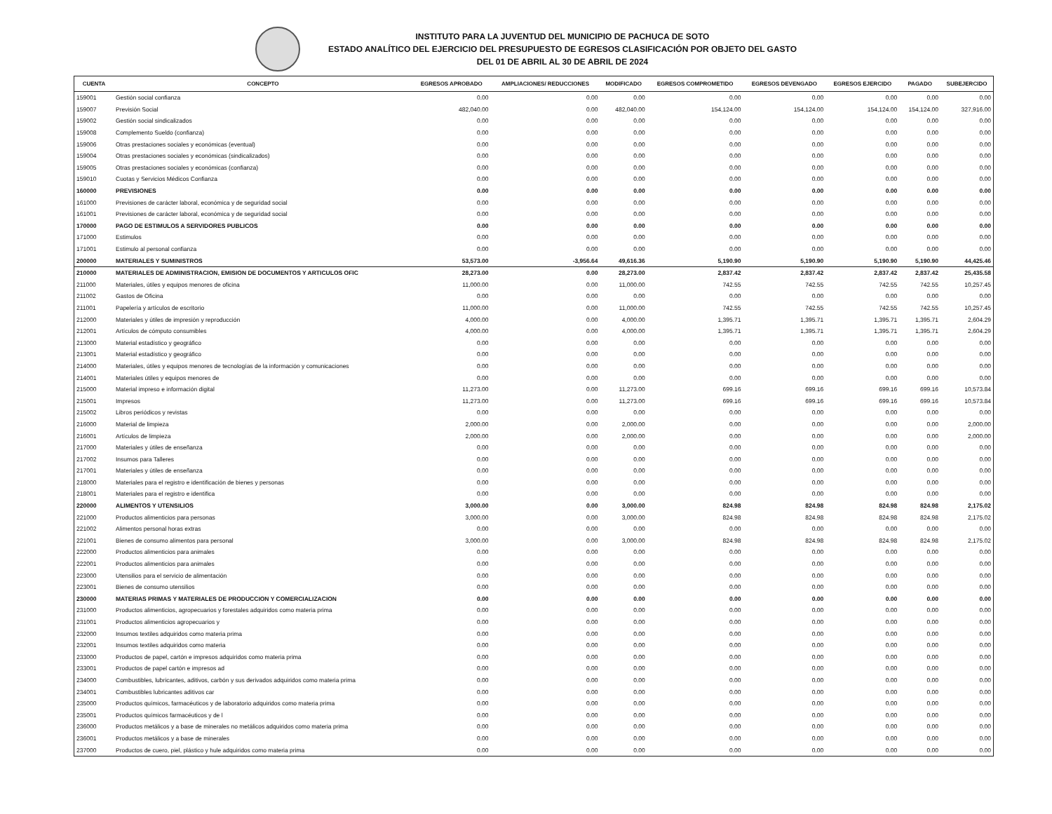INSTITUTO PARA LA JUVENTUD DEL MUNICIPIO DE PACHUCA DE SOTO
ESTADO ANALÍTICO DEL EJERCICIO DEL PRESUPUESTO DE EGRESOS CLASIFICACIÓN POR OBJETO DEL GASTO
DEL 01 DE ABRIL AL 30 DE ABRIL DE 2024
| CUENTA | CONCEPTO | EGRESOS APROBADO | AMPLIACIONES/ REDUCCIONES | MODIFICADO | EGRESOS COMPROMETIDO | EGRESOS DEVENGADO | EGRESOS EJERCIDO | PAGADO | SUBEJERCIDO |
| --- | --- | --- | --- | --- | --- | --- | --- | --- | --- |
| 159001 | Gestión social confianza | 0.00 | 0.00 | 0.00 | 0.00 | 0.00 | 0.00 | 0.00 | 0.00 |
| 159007 | Previsión Social | 482,040.00 | 0.00 | 482,040.00 | 154,124.00 | 154,124.00 | 154,124.00 | 154,124.00 | 327,916.00 |
| 159002 | Gestión social sindicalizados | 0.00 | 0.00 | 0.00 | 0.00 | 0.00 | 0.00 | 0.00 | 0.00 |
| 159008 | Complemento Sueldo (confianza) | 0.00 | 0.00 | 0.00 | 0.00 | 0.00 | 0.00 | 0.00 | 0.00 |
| 159006 | Otras prestaciones sociales y económicas (eventual) | 0.00 | 0.00 | 0.00 | 0.00 | 0.00 | 0.00 | 0.00 | 0.00 |
| 159004 | Otras prestaciones sociales y económicas (sindicalizados) | 0.00 | 0.00 | 0.00 | 0.00 | 0.00 | 0.00 | 0.00 | 0.00 |
| 159005 | Otras prestaciones sociales y económicas (confianza) | 0.00 | 0.00 | 0.00 | 0.00 | 0.00 | 0.00 | 0.00 | 0.00 |
| 159010 | Cuotas y Servicios Médicos Confianza | 0.00 | 0.00 | 0.00 | 0.00 | 0.00 | 0.00 | 0.00 | 0.00 |
| 160000 | PREVISIONES | 0.00 | 0.00 | 0.00 | 0.00 | 0.00 | 0.00 | 0.00 | 0.00 |
| 161000 | Previsiones de carácter laboral, económica y de seguridad social | 0.00 | 0.00 | 0.00 | 0.00 | 0.00 | 0.00 | 0.00 | 0.00 |
| 161001 | Previsiones de carácter laboral, económica y de seguridad social | 0.00 | 0.00 | 0.00 | 0.00 | 0.00 | 0.00 | 0.00 | 0.00 |
| 170000 | PAGO DE ESTIMULOS A SERVIDORES PUBLICOS | 0.00 | 0.00 | 0.00 | 0.00 | 0.00 | 0.00 | 0.00 | 0.00 |
| 171000 | Estimulos | 0.00 | 0.00 | 0.00 | 0.00 | 0.00 | 0.00 | 0.00 | 0.00 |
| 171001 | Estimulo al personal confianza | 0.00 | 0.00 | 0.00 | 0.00 | 0.00 | 0.00 | 0.00 | 0.00 |
| 200000 | MATERIALES Y SUMINISTROS | 53,573.00 | -3,956.64 | 49,616.36 | 5,190.90 | 5,190.90 | 5,190.90 | 5,190.90 | 44,425.46 |
| 210000 | MATERIALES DE ADMINISTRACION, EMISION DE DOCUMENTOS Y ARTICULOS OFIC | 28,273.00 | 0.00 | 28,273.00 | 2,837.42 | 2,837.42 | 2,837.42 | 2,837.42 | 25,435.58 |
| 211000 | Materiales, útiles y equipos menores de oficina | 11,000.00 | 0.00 | 11,000.00 | 742.55 | 742.55 | 742.55 | 742.55 | 10,257.45 |
| 211002 | Gastos de Oficina | 0.00 | 0.00 | 0.00 | 0.00 | 0.00 | 0.00 | 0.00 | 0.00 |
| 211001 | Papelería y artículos de escritorio | 11,000.00 | 0.00 | 11,000.00 | 742.55 | 742.55 | 742.55 | 742.55 | 10,257.45 |
| 212000 | Materiales y útiles de impresión y reproducción | 4,000.00 | 0.00 | 4,000.00 | 1,395.71 | 1,395.71 | 1,395.71 | 1,395.71 | 2,604.29 |
| 212001 | Artículos de cómputo consumibles | 4,000.00 | 0.00 | 4,000.00 | 1,395.71 | 1,395.71 | 1,395.71 | 1,395.71 | 2,604.29 |
| 213000 | Material estadístico y geográfico | 0.00 | 0.00 | 0.00 | 0.00 | 0.00 | 0.00 | 0.00 | 0.00 |
| 213001 | Material estadístico y geográfico | 0.00 | 0.00 | 0.00 | 0.00 | 0.00 | 0.00 | 0.00 | 0.00 |
| 214000 | Materiales, útiles y equipos menores de tecnologías de la información y comunicaciones | 0.00 | 0.00 | 0.00 | 0.00 | 0.00 | 0.00 | 0.00 | 0.00 |
| 214001 | Materiales útiles y equipos menores de | 0.00 | 0.00 | 0.00 | 0.00 | 0.00 | 0.00 | 0.00 | 0.00 |
| 215000 | Material impreso e información digital | 11,273.00 | 0.00 | 11,273.00 | 699.16 | 699.16 | 699.16 | 699.16 | 10,573.84 |
| 215001 | Impresos | 11,273.00 | 0.00 | 11,273.00 | 699.16 | 699.16 | 699.16 | 699.16 | 10,573.84 |
| 215002 | Libros periódicos y revistas | 0.00 | 0.00 | 0.00 | 0.00 | 0.00 | 0.00 | 0.00 | 0.00 |
| 216000 | Material de limpieza | 2,000.00 | 0.00 | 2,000.00 | 0.00 | 0.00 | 0.00 | 0.00 | 2,000.00 |
| 216001 | Artículos de limpieza | 2,000.00 | 0.00 | 2,000.00 | 0.00 | 0.00 | 0.00 | 0.00 | 2,000.00 |
| 217000 | Materiales y útiles de enseñanza | 0.00 | 0.00 | 0.00 | 0.00 | 0.00 | 0.00 | 0.00 | 0.00 |
| 217002 | Insumos para Talleres | 0.00 | 0.00 | 0.00 | 0.00 | 0.00 | 0.00 | 0.00 | 0.00 |
| 217001 | Materiales y útiles de enseñanza | 0.00 | 0.00 | 0.00 | 0.00 | 0.00 | 0.00 | 0.00 | 0.00 |
| 218000 | Materiales para el registro e identificación de bienes y personas | 0.00 | 0.00 | 0.00 | 0.00 | 0.00 | 0.00 | 0.00 | 0.00 |
| 218001 | Materiales para el registro e identifica | 0.00 | 0.00 | 0.00 | 0.00 | 0.00 | 0.00 | 0.00 | 0.00 |
| 220000 | ALIMENTOS Y UTENSILIOS | 3,000.00 | 0.00 | 3,000.00 | 824.98 | 824.98 | 824.98 | 824.98 | 2,175.02 |
| 221000 | Productos alimenticios para personas | 3,000.00 | 0.00 | 3,000.00 | 824.98 | 824.98 | 824.98 | 824.98 | 2,175.02 |
| 221002 | Alimentos personal horas extras | 0.00 | 0.00 | 0.00 | 0.00 | 0.00 | 0.00 | 0.00 | 0.00 |
| 221001 | Bienes de consumo alimentos para personal | 3,000.00 | 0.00 | 3,000.00 | 824.98 | 824.98 | 824.98 | 824.98 | 2,175.02 |
| 222000 | Productos alimenticios para animales | 0.00 | 0.00 | 0.00 | 0.00 | 0.00 | 0.00 | 0.00 | 0.00 |
| 222001 | Productos alimenticios para animales | 0.00 | 0.00 | 0.00 | 0.00 | 0.00 | 0.00 | 0.00 | 0.00 |
| 223000 | Utensilios para el servicio de alimentación | 0.00 | 0.00 | 0.00 | 0.00 | 0.00 | 0.00 | 0.00 | 0.00 |
| 223001 | Bienes de consumo utensilios | 0.00 | 0.00 | 0.00 | 0.00 | 0.00 | 0.00 | 0.00 | 0.00 |
| 230000 | MATERIAS PRIMAS Y MATERIALES DE PRODUCCION Y COMERCIALIZACION | 0.00 | 0.00 | 0.00 | 0.00 | 0.00 | 0.00 | 0.00 | 0.00 |
| 231000 | Productos alimenticios, agropecuarios y forestales adquiridos como materia prima | 0.00 | 0.00 | 0.00 | 0.00 | 0.00 | 0.00 | 0.00 | 0.00 |
| 231001 | Productos alimenticios agropecuarios y | 0.00 | 0.00 | 0.00 | 0.00 | 0.00 | 0.00 | 0.00 | 0.00 |
| 232000 | Insumos textiles adquiridos como materia prima | 0.00 | 0.00 | 0.00 | 0.00 | 0.00 | 0.00 | 0.00 | 0.00 |
| 232001 | Insumos textiles adquiridos como materia | 0.00 | 0.00 | 0.00 | 0.00 | 0.00 | 0.00 | 0.00 | 0.00 |
| 233000 | Productos de papel, cartón e impresos adquiridos como materia prima | 0.00 | 0.00 | 0.00 | 0.00 | 0.00 | 0.00 | 0.00 | 0.00 |
| 233001 | Productos de papel cartón e impresos ad | 0.00 | 0.00 | 0.00 | 0.00 | 0.00 | 0.00 | 0.00 | 0.00 |
| 234000 | Combustibles, lubricantes, aditivos, carbón y sus derivados adquiridos como materia prima | 0.00 | 0.00 | 0.00 | 0.00 | 0.00 | 0.00 | 0.00 | 0.00 |
| 234001 | Combustibles lubricantes aditivos car | 0.00 | 0.00 | 0.00 | 0.00 | 0.00 | 0.00 | 0.00 | 0.00 |
| 235000 | Productos químicos, farmacéuticos y de laboratorio adquiridos como materia prima | 0.00 | 0.00 | 0.00 | 0.00 | 0.00 | 0.00 | 0.00 | 0.00 |
| 235001 | Productos químicos farmacéuticos y de l | 0.00 | 0.00 | 0.00 | 0.00 | 0.00 | 0.00 | 0.00 | 0.00 |
| 236000 | Productos metálicos y a base de minerales no metálicos adquiridos como materia prima | 0.00 | 0.00 | 0.00 | 0.00 | 0.00 | 0.00 | 0.00 | 0.00 |
| 236001 | Productos metálicos y a base de minerales | 0.00 | 0.00 | 0.00 | 0.00 | 0.00 | 0.00 | 0.00 | 0.00 |
| 237000 | Productos de cuero, piel, plástico y hule adquiridos como materia prima | 0.00 | 0.00 | 0.00 | 0.00 | 0.00 | 0.00 | 0.00 | 0.00 |